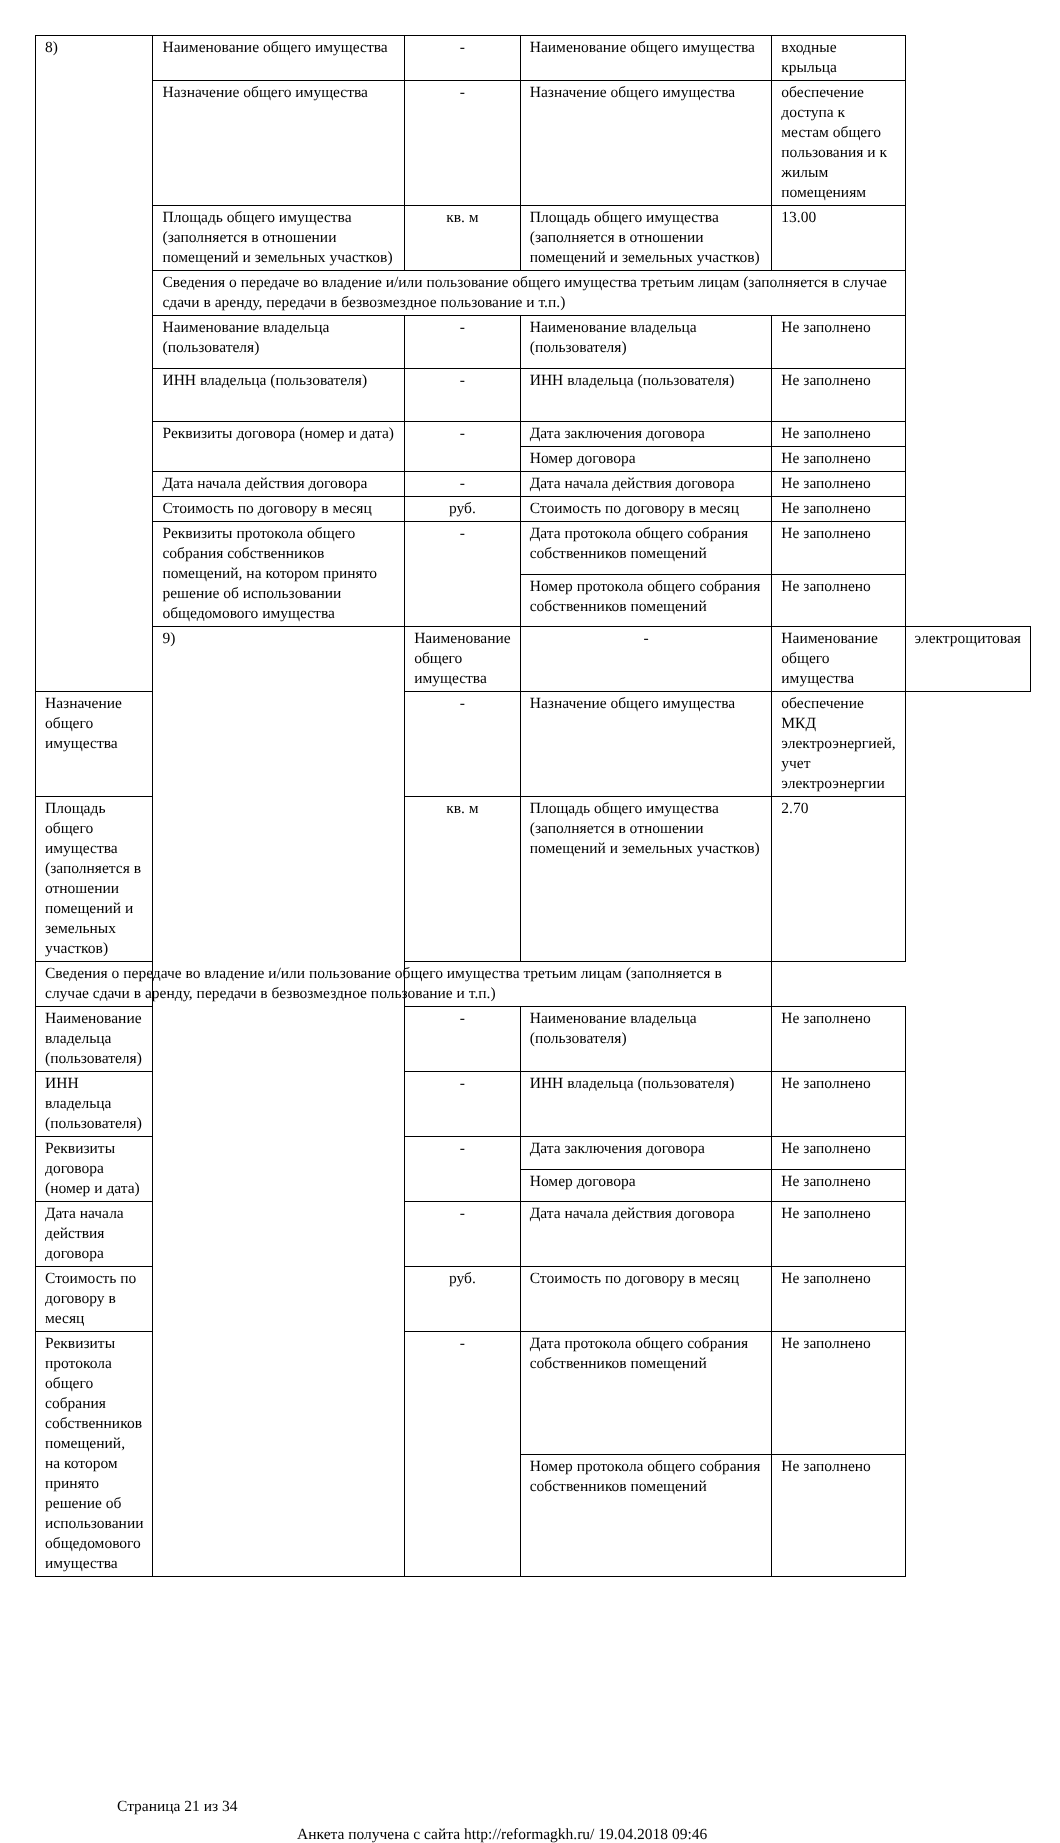| 8) | Наименование общего имущества | - | Наименование общего имущества | входные крыльца | |
| | Назначение общего имущества | - | Назначение общего имущества | обеспечение доступа к местам общего пользования и к жилым помещениям | |
| | Площадь общего имущества (заполняется в отношении помещений и земельных участков) | кв. м | Площадь общего имущества (заполняется в отношении помещений и земельных участков) | 13.00 | |
| | Сведения о передаче во владение и/или пользование общего имущества третьим лицам (заполняется в случае сдачи в аренду, передачи в безвозмездное пользование и т.п.) | | | | |
| | Наименование владельца (пользователя) | - | Наименование владельца (пользователя) | Не заполнено | |
| | ИНН владельца (пользователя) | - | ИНН владельца (пользователя) | Не заполнено | |
| | Реквизиты договора (номер и дата) | - | Дата заключения договора | Не заполнено | |
| | | | Номер договора | Не заполнено | |
| | Дата начала действия договора | - | Дата начала действия договора | Не заполнено | |
| | Стоимость по договору в месяц | руб. | Стоимость по договору в месяц | Не заполнено | |
| | Реквизиты протокола общего собрания собственников помещений, на котором принято решение об использовании общедомового имущества | - | Дата протокола общего собрания собственников помещений | Не заполнено | |
| | | | Номер протокола общего собрания собственников помещений | Не заполнено | |
| | 9) | Наименование общего имущества | - | Наименование общего имущества | электрощитовая |
| Назначение общего имущества | | - | Назначение общего имущества | обеспечение МКД электроэнергией, учет электроэнергии | |
| Площадь общего имущества (заполняется в отношении помещений и земельных участков) | | кв. м | Площадь общего имущества (заполняется в отношении помещений и земельных участков) | 2.70 | |
| Сведения о передаче во владение и/или пользование общего имущества третьим лицам (заполняется в случае сдачи в аренду, передачи в безвозмездное пользование и т.п.) | | | | | |
| Наименование владельца (пользователя) | | - | Наименование владельца (пользователя) | Не заполнено | |
| ИНН владельца (пользователя) | | - | ИНН владельца (пользователя) | Не заполнено | |
| Реквизиты договора (номер и дата) | | - | Дата заключения договора | Не заполнено | |
| | | | Номер договора | Не заполнено | |
| Дата начала действия договора | | - | Дата начала действия договора | Не заполнено | |
| Стоимость по договору в месяц | | руб. | Стоимость по договору в месяц | Не заполнено | |
| Реквизиты протокола общего собрания собственников помещений, на котором принято решение об использовании общедомового имущества | | - | Дата протокола общего собрания собственников помещений | Не заполнено | |
| | | | Номер протокола общего собрания собственников помещений | Не заполнено | |
Страница 21 из 34
Анкета получена с сайта http://reformagkh.ru/ 19.04.2018 09:46